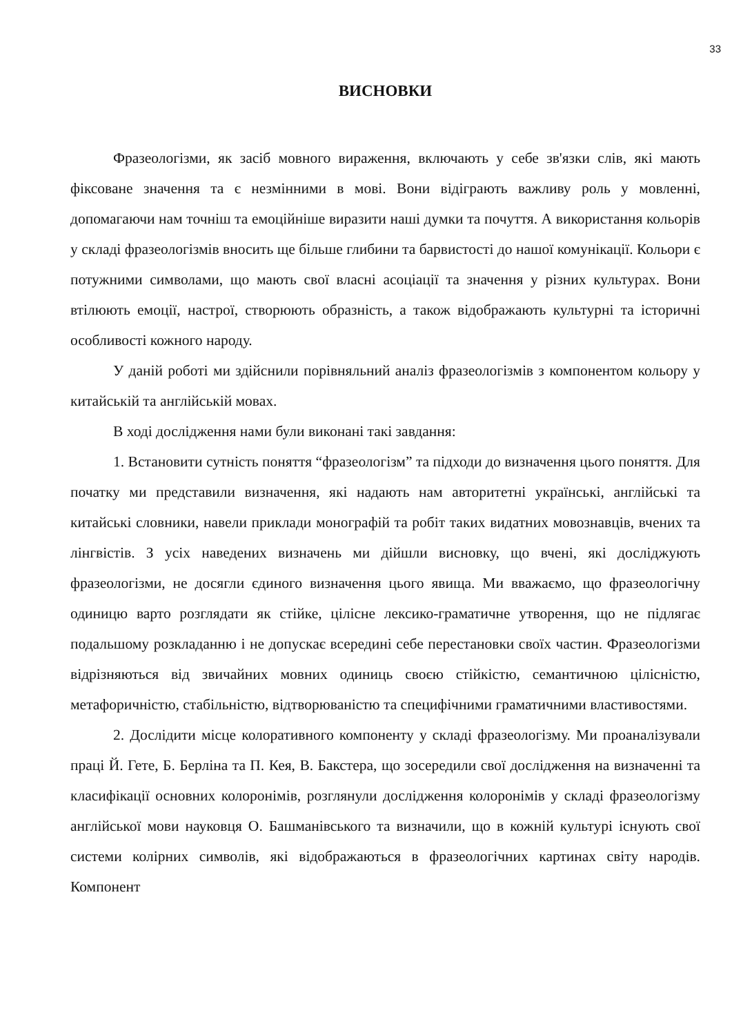33
ВИСНОВКИ
Фразеологізми, як засіб мовного вираження, включають у себе зв'язки слів, які мають фіксоване значення та є незмінними в мові. Вони відіграють важливу роль у мовленні, допомагаючи нам точніш та емоційніше виразити наші думки та почуття. А використання кольорів у складі фразеологізмів вносить ще більше глибини та барвистості до нашої комунікації. Кольори є потужними символами, що мають свої власні асоціації та значення у різних культурах. Вони втілюють емоції, настрої, створюють образність, а також відображають культурні та історичні особливості кожного народу.
У даній роботі ми здійснили порівняльний аналіз фразеологізмів з компонентом кольору у китайській та англійській мовах.
В ході дослідження нами були виконані такі завдання:
1. Встановити сутність поняття “фразеологізм” та підходи до визначення цього поняття. Для початку ми представили визначення, які надають нам авторитетні українські, англійські та китайські словники, навели приклади монографій та робіт таких видатних мовознавців, вчених та лінгвістів. З усіх наведених визначень ми дійшли висновку, що вчені, які досліджують фразеологізми, не досягли єдиного визначення цього явища. Ми вважаємо, що фразеологічну одиницю варто розглядати як стійке, цілісне лексико-граматичне утворення, що не підлягає подальшому розкладанню і не допускає всередині себе перестановки своїх частин. Фразеологізми відрізняються від звичайних мовних одиниць своєю стійкістю, семантичною цілісністю, метафоричністю, стабільністю, відтворюваністю та специфічними граматичними властивостями.
2. Дослідити місце колоративного компоненту у складі фразеологізму. Ми проаналізували праці Й. Гете, Б. Берліна та П. Кея, В. Бакстера, що зосередили свої дослідження на визначенні та класифікації основних колоронімів, розглянули дослідження колоронімів у складі фразеологізму англійської мови науковця О. Башманівського та визначили, що в кожній культурі існують свої системи колірних символів, які відображаються в фразеологічних картинах світу народів. Компонент